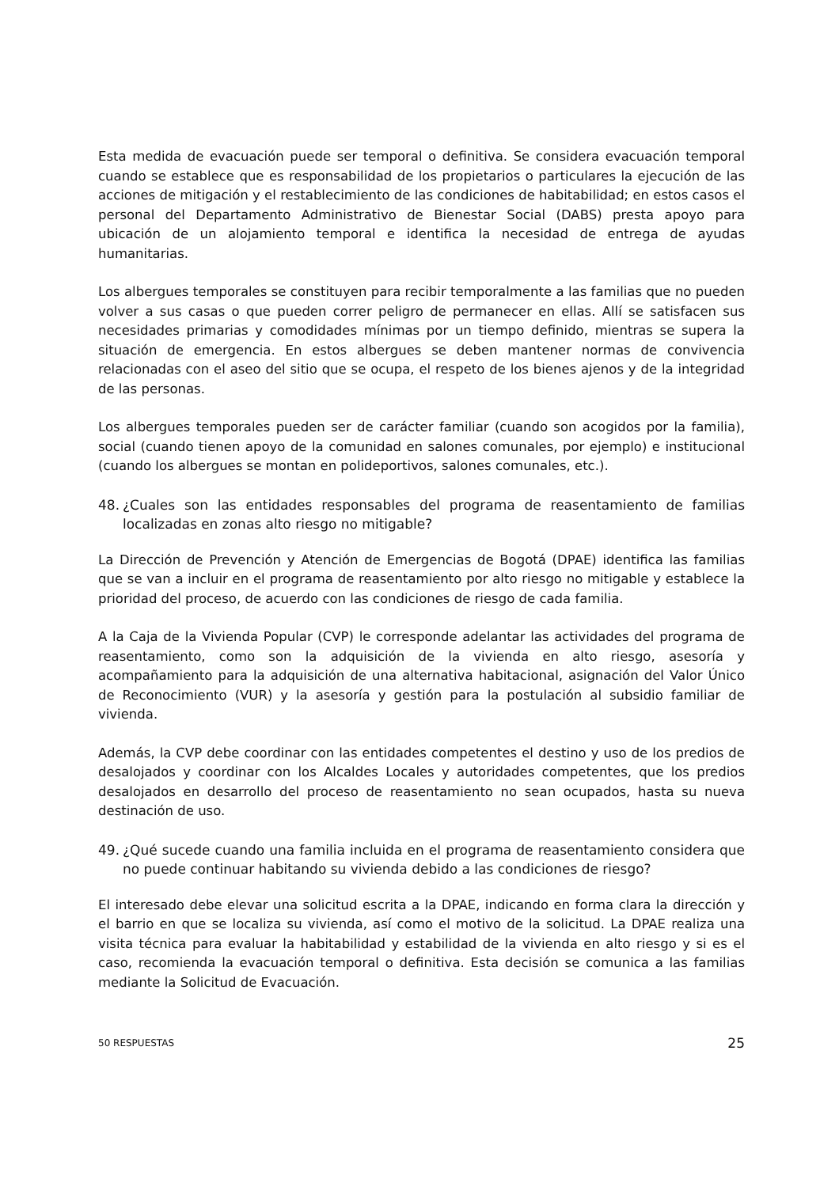Esta medida de evacuación puede ser temporal o definitiva. Se considera evacuación temporal cuando se establece que es responsabilidad de los propietarios o particulares la ejecución de las acciones de mitigación y el restablecimiento de las condiciones de habitabilidad; en estos casos el personal del Departamento Administrativo de Bienestar Social (DABS) presta apoyo para ubicación de un alojamiento temporal e identifica la necesidad de entrega de ayudas humanitarias.
Los albergues temporales se constituyen para recibir temporalmente a las familias que no pueden volver a sus casas o que pueden correr peligro de permanecer en ellas. Allí se satisfacen sus necesidades primarias y comodidades mínimas por un tiempo definido, mientras se supera la situación de emergencia. En estos albergues se deben mantener normas de convivencia relacionadas con el aseo del sitio que se ocupa, el respeto de los bienes ajenos y de la integridad de las personas.
Los albergues temporales pueden ser de carácter familiar (cuando son acogidos por la familia), social (cuando tienen apoyo de la comunidad en salones comunales, por ejemplo) e institucional (cuando los albergues se montan en polideportivos, salones comunales, etc.).
48. ¿Cuales son las entidades responsables del programa de reasentamiento de familias localizadas en zonas alto riesgo no mitigable?
La Dirección de Prevención y Atención de Emergencias de Bogotá (DPAE) identifica las familias que se van a incluir en el programa de reasentamiento por alto riesgo no mitigable y establece la prioridad del proceso, de acuerdo con las condiciones de riesgo de cada familia.
A la Caja de la Vivienda Popular (CVP) le corresponde adelantar las actividades del programa de reasentamiento, como son la adquisición de la vivienda en alto riesgo, asesoría y acompañamiento para la adquisición de una alternativa habitacional, asignación del Valor Único de Reconocimiento (VUR) y la asesoría y gestión para la postulación al subsidio familiar de vivienda.
Además, la CVP debe coordinar con las entidades competentes el destino y uso de los predios de desalojados y coordinar con los Alcaldes Locales y autoridades competentes, que los predios desalojados en desarrollo del proceso de reasentamiento no sean ocupados, hasta su nueva destinación de uso.
49. ¿Qué sucede cuando una familia incluida en el programa de reasentamiento considera que no puede continuar habitando su vivienda debido a las condiciones de riesgo?
El interesado debe elevar una solicitud escrita a la DPAE, indicando en forma clara la dirección y el barrio en que se localiza su vivienda, así como el motivo de la solicitud. La DPAE realiza una visita técnica para evaluar la habitabilidad y estabilidad de la vivienda en alto riesgo y si es el caso, recomienda la evacuación temporal o definitiva. Esta decisión se comunica a las familias mediante la Solicitud de Evacuación.
50 RESPUESTAS 25